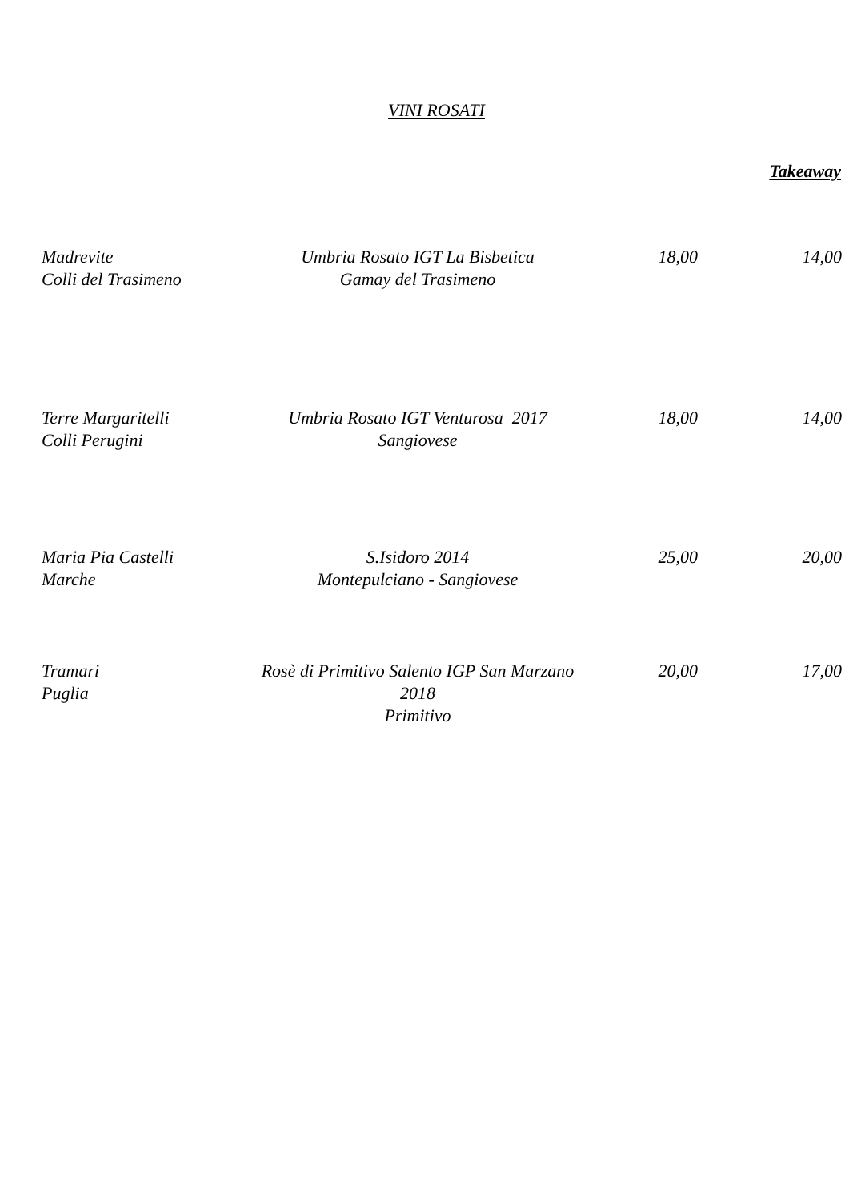VINI ROSATI
Takeaway
| Madrevite Colli del Trasimeno | Umbria Rosato IGT La Bisbetica Gamay del Trasimeno | 18,00 | 14,00 |
| Terre Margaritelli Colli Perugini | Umbria Rosato IGT Venturosa 2017 Sangiovese | 18,00 | 14,00 |
| Maria Pia Castelli Marche | S.Isidoro 2014 Montepulciano - Sangiovese | 25,00 | 20,00 |
| Tramari Puglia | Rosè di Primitivo Salento IGP San Marzano 2018 Primitivo | 20,00 | 17,00 |